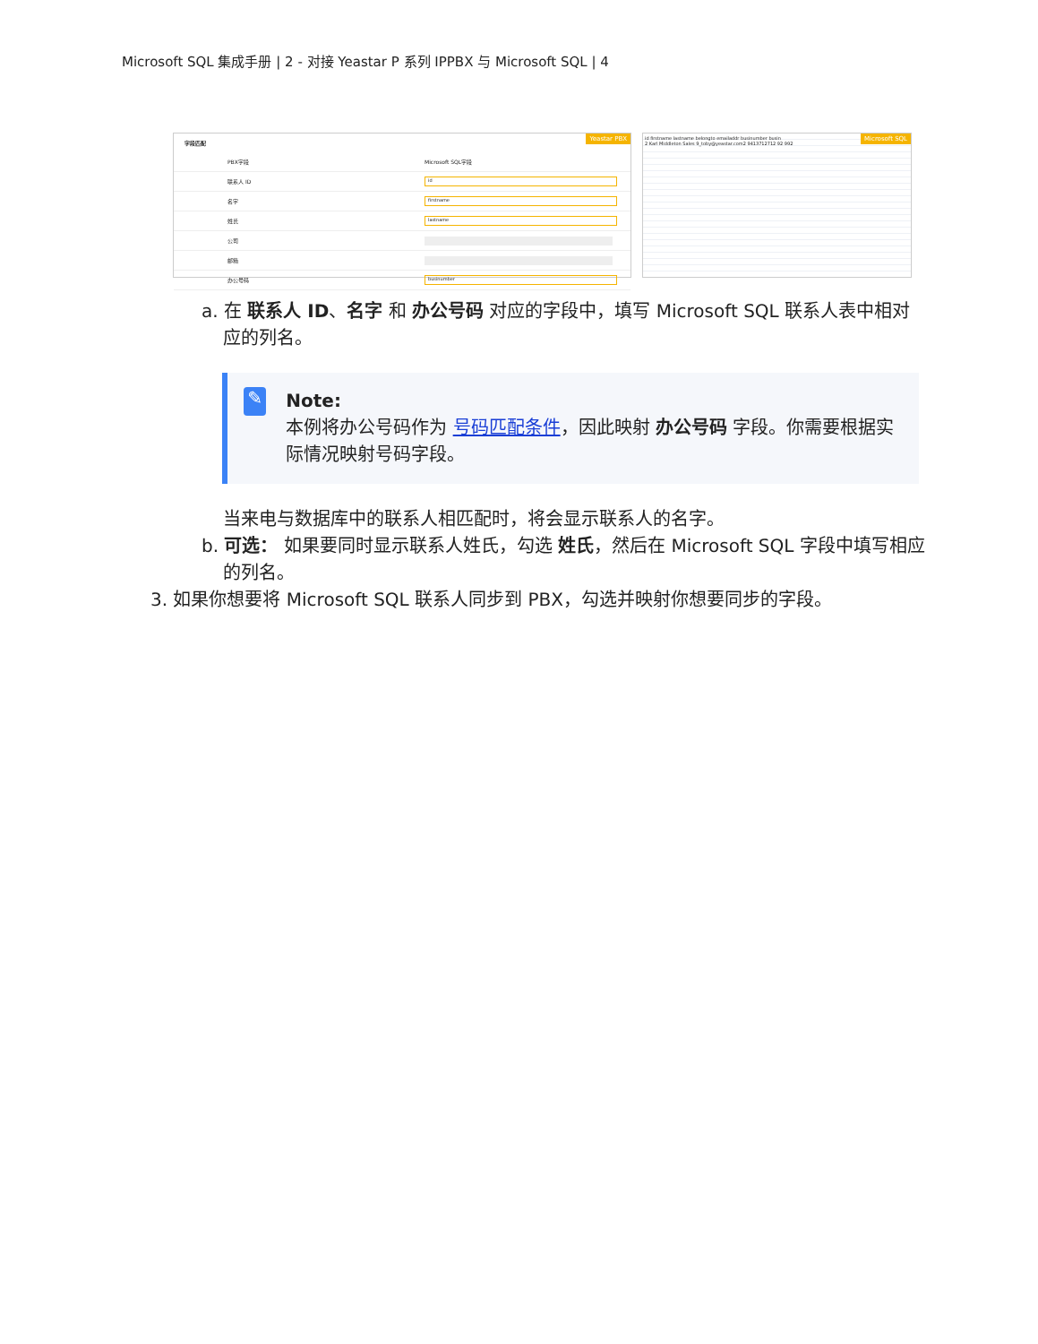Microsoft SQL 集成手册 | 2 - 对接 Yeastar P 系列 IPPBX 与 Microsoft SQL | 4
Yeastar PBX
字段匹配
PBX字段 Microsoft SQL字段
联系人 ID
id
名字
firstname
姓氏
lastname
公司
邮箱
办公号码
businumber
Microsoft SQL
id firstname lastname belongto emailaddr businumber busin
2 Karl Middleton Sales 9_toby@yeastar.com2 9413712712 92 992
a. 在 联系人 ID、名字 和 办公号码 对应的字段中，填写 Microsoft SQL 联系人表中相对应的列名。
✎
Note:
本例将办公号码作为 号码匹配条件，因此映射 办公号码 字段。你需要根据实际情况映射号码字段。
当来电与数据库中的联系人相匹配时，将会显示联系人的名字。
b. 可选： 如果要同时显示联系人姓氏，勾选 姓氏，然后在 Microsoft SQL 字段中填写相应的列名。
3. 如果你想要将 Microsoft SQL 联系人同步到 PBX，勾选并映射你想要同步的字段。